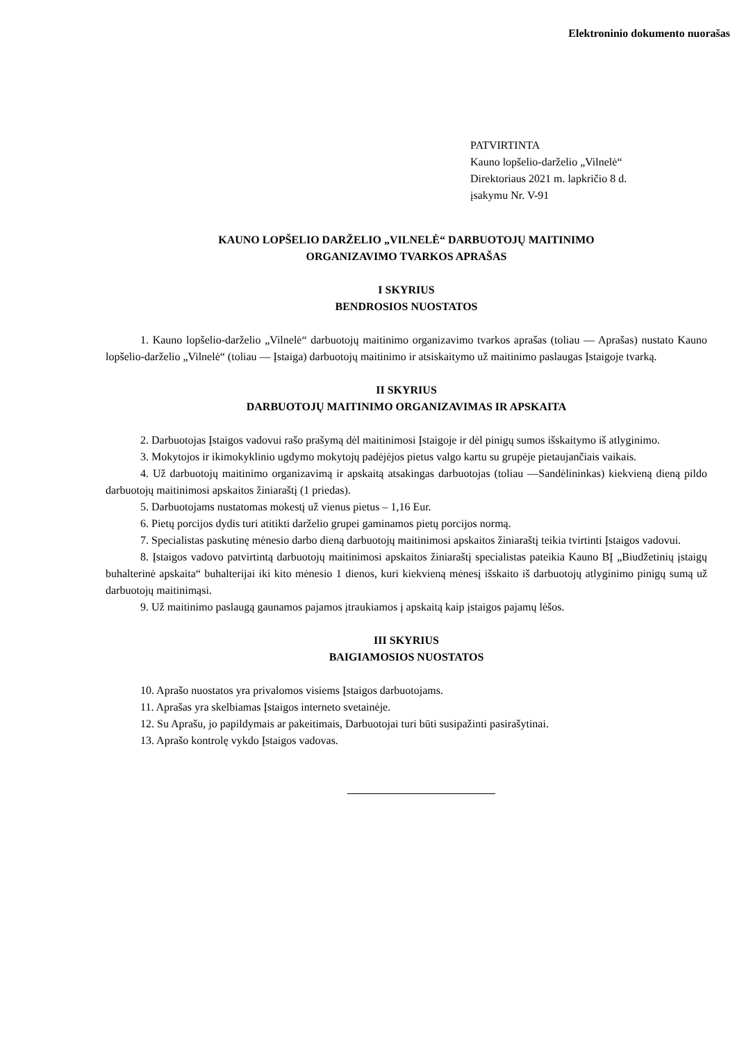Elektroninio dokumento nuorašas
PATVIRTINTA
Kauno lopšelio-darželio „Vilnelė“
Direktoriaus 2021 m. lapkričio 8 d.
įsakymu Nr. V-91
KAUNO LOPŠELIO DARŽELIO „VILNELĖ“ DARBUOTOJŲ MAITINIMO
ORGANIZAVIMO TVARKOS APRAŠAS
I SKYRIUS
BENDROSIOS NUOSTATOS
1. Kauno lopšelio-darželio „Vilnelė“ darbuotojų maitinimo organizavimo tvarkos aprašas (toliau — Aprašas) nustato Kauno lopšelio-darželio „Vilnelė“ (toliau — Įstaiga) darbuotojų maitinimo ir atsiskaitymo už maitinimo paslaugas Įstaigoje tvarką.
II SKYRIUS
DARBUOTOJŲ MAITINIMO ORGANIZAVIMAS IR APSKAITA
2. Darbuotojas Įstaigos vadovui rašo prašymą dėl maitinimosi Įstaigoje ir dėl pinigų sumos išskaitymo iš atlyginimo.
3. Mokytojos ir ikimokyklinio ugdymo mokytojų padėjėjos pietus valgo kartu su grupėje pietaujančiais vaikais.
4. Už darbuotojų maitinimo organizavimą ir apskaitą atsakingas darbuotojas (toliau —Sandėlininkas) kiekvieną dieną pildo darbuotojų maitinimosi apskaitos žiniaraštį (1 priedas).
5. Darbuotojams nustatomas mokestį už vienus pietus – 1,16 Eur.
6. Pietų porcijos dydis turi atitikti darželio grupei gaminamos pietų porcijos normą.
7. Specialistas paskutinę mėnesio darbo dieną darbuotojų maitinimosi apskaitos žiniaraštį teikia tvirtinti Įstaigos vadovui.
8. Įstaigos vadovo patvirtintą darbuotojų maitinimosi apskaitos žiniaraštį specialistas pateikia Kauno BĮ „Biudžetinių įstaigų buhalterinė apskaita“ buhalterijai iki kito mėnesio 1 dienos, kuri kiekvieną mėnesį išskaito iš darbuotojų atlyginimo pinigų sumą už darbuotojų maitinimąsi.
9. Už maitinimo paslaugą gaunamos pajamos įtraukiamos į apskaitą kaip įstaigos pajamų lėšos.
III SKYRIUS
BAIGIAMOSIOS NUOSTATOS
10. Aprašo nuostatos yra privalomos visiems Įstaigos darbuotojams.
11. Aprašas yra skelbiamas Įstaigos interneto svetainėje.
12. Su Aprašu, jo papildymais ar pakeitimais, Darbuotojai turi būti susipažinti pasirašytinai.
13. Aprašo kontrolę vykdo Įstaigos vadovas.